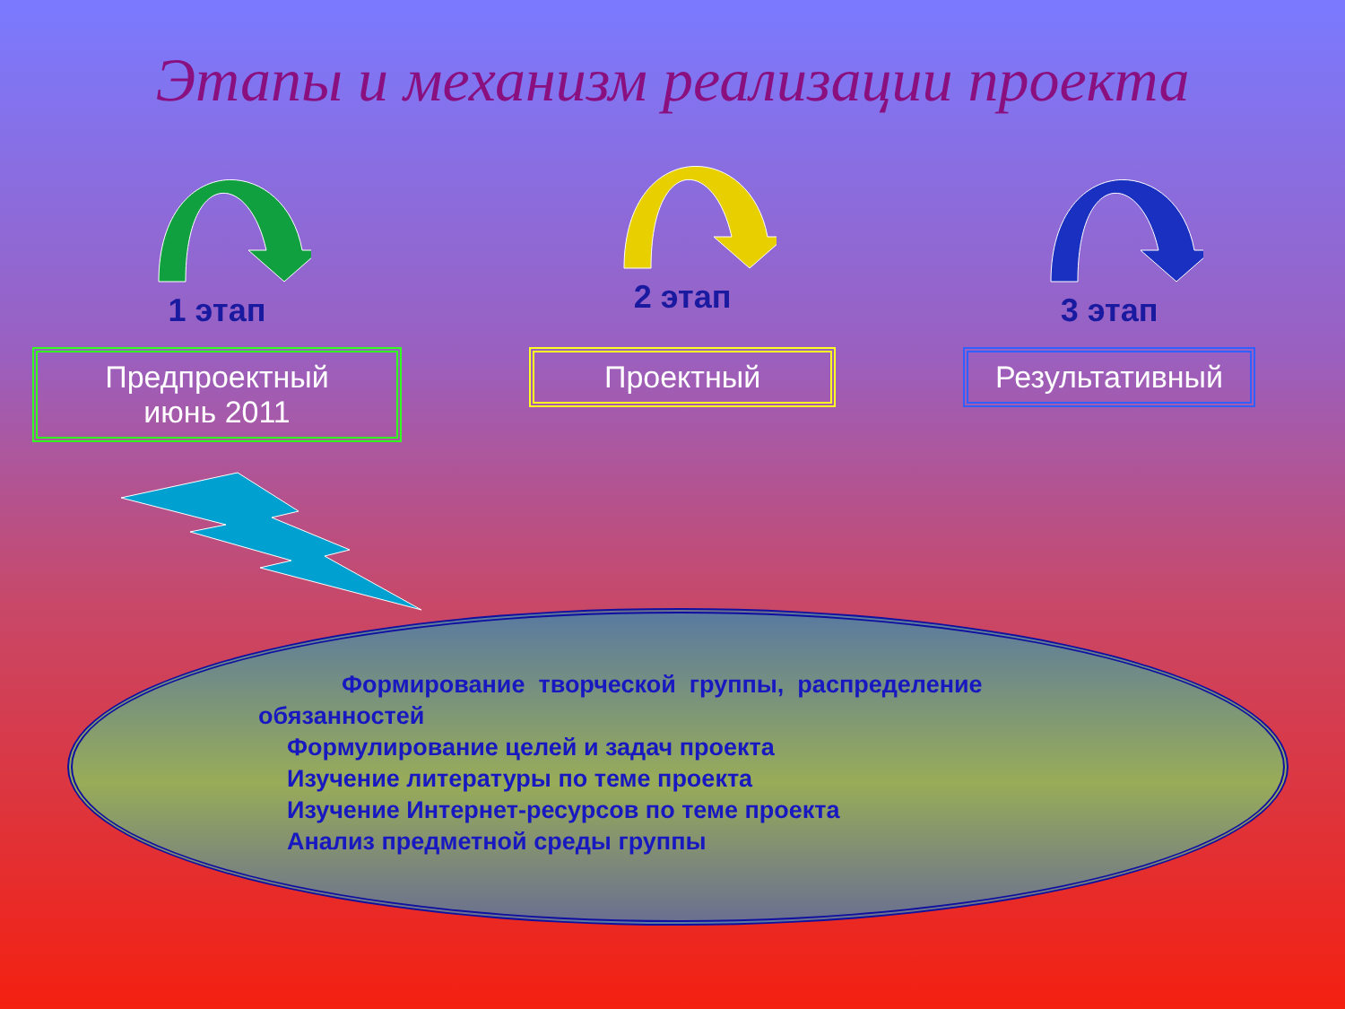Этапы и механизм реализации проекта
1 этап
Предпроектный
июнь 2011
2 этап
Проектный
3 этап
Результативный
Формирование творческой группы, распределение обязанностей
Формулирование целей и задач проекта
Изучение литературы по теме проекта
Изучение Интернет-ресурсов по теме проекта
Анализ предметной среды группы